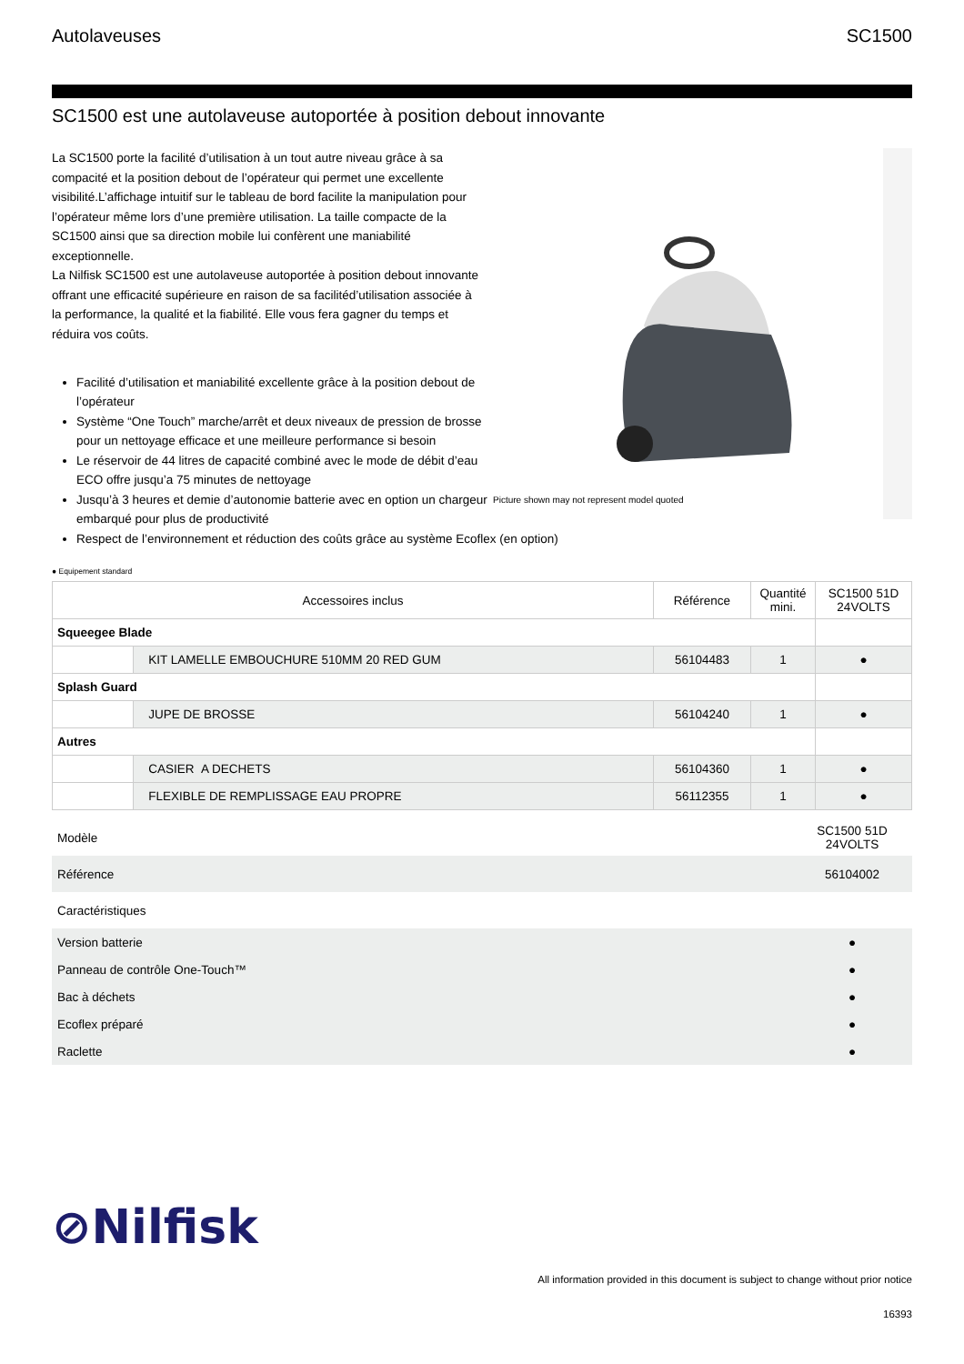Autolaveuses SC1500
SC1500 est une autolaveuse autoportée à position debout innovante
La SC1500 porte la facilité d’utilisation à un tout autre niveau grâce à sa compacité et la position debout de l’opérateur qui permet une excellente visibilité.L’affichage intuitif sur le tableau de bord facilite la manipulation pour l’opérateur même lors d’une première utilisation. La taille compacte de la SC1500 ainsi que sa direction mobile lui confèrent une maniabilité exceptionnelle.
La Nilfisk SC1500 est une autolaveuse autoportée à position debout innovante offrant une efficacité supérieure en raison de sa facilitéd’utilisation associée à la performance, la qualité et la fiabilité. Elle vous fera gagner du temps et réduira vos coûts.
Facilité d’utilisation et maniabilité excellente grâce à la position debout de l’opérateur
Système “One Touch” marche/arrêt et deux niveaux de pression de brosse pour un nettoyage efficace et une meilleure performance si besoin
Le réservoir de 44 litres de capacité combiné avec le mode de débit d’eau ECO offre jusqu’a 75 minutes de nettoyage
Jusqu’à 3 heures et demie d’autonomie batterie avec en option un chargeur embarqué pour plus de productivité
Respect de l’environnement et réduction des coûts grâce au système Ecoflex (en option)
Picture shown may not represent model quoted
● Equipement standard
| Accessoires inclus | | Référence | Quantité mini. | SC1500 51D 24VOLTS |
| --- | --- | --- | --- | --- |
| Squeegee Blade | | | | |
| | KIT LAMELLE EMBOUCHURE 510MM 20 RED GUM | 56104483 | 1 | ● |
| Splash Guard | | | | |
| | JUPE DE BROSSE | 56104240 | 1 | ● |
| Autres | | | | |
| | CASIER A DECHETS | 56104360 | 1 | ● |
| | FLEXIBLE DE REMPLISSAGE EAU PROPRE | 56112355 | 1 | ● |
| Modèle | SC1500 51D 24VOLTS |
| Référence | 56104002 |
| Caractéristiques | |
| Version batterie | ● |
| Panneau de contrôle One-Touch™ | ● |
| Bac à déchets | ● |
| Ecoflex préparé | ● |
| Raclette | ● |
⊘Nilfisk
All information provided in this document is subject to change without prior notice
16393